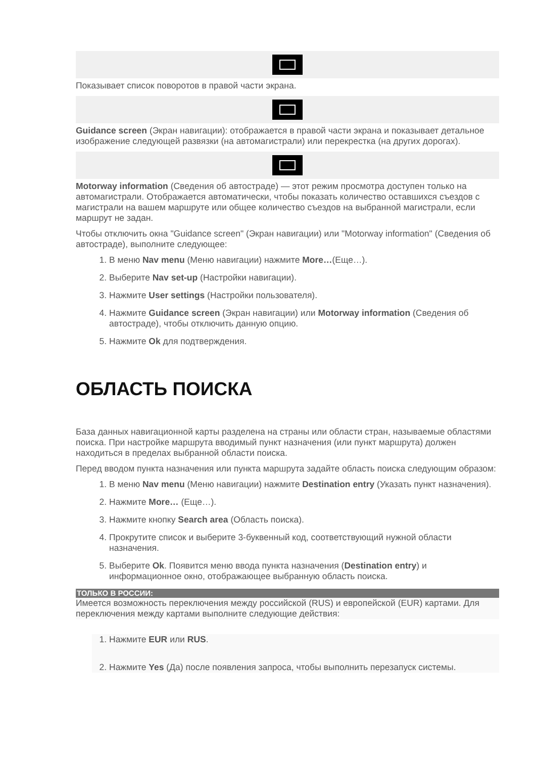Показывает список поворотов в правой части экрана.
Guidance screen (Экран навигации): отображается в правой части экрана и показывает детальное изображение следующей развязки (на автомагистрали) или перекрестка (на других дорогах).
Motorway information (Сведения об автостраде) — этот режим просмотра доступен только на автомагистрали. Отображается автоматически, чтобы показать количество оставшихся съездов с магистрали на вашем маршруте или общее количество съездов на выбранной магистрали, если маршрут не задан.
Чтобы отключить окна "Guidance screen" (Экран навигации) или "Motorway information" (Сведения об автостраде), выполните следующее:
1. В меню Nav menu (Меню навигации) нажмите More…(Еще…).
2. Выберите Nav set-up (Настройки навигации).
3. Нажмите User settings (Настройки пользователя).
4. Нажмите Guidance screen (Экран навигации) или Motorway information (Сведения об автостраде), чтобы отключить данную опцию.
5. Нажмите Ok для подтверждения.
ОБЛАСТЬ ПОИСКА
База данных навигационной карты разделена на страны или области стран, называемые областями поиска. При настройке маршрута вводимый пункт назначения (или пункт маршрута) должен находиться в пределах выбранной области поиска.
Перед вводом пункта назначения или пункта маршрута задайте область поиска следующим образом:
1. В меню Nav menu (Меню навигации) нажмите Destination entry (Указать пункт назначения).
2. Нажмите More… (Еще…).
3. Нажмите кнопку Search area (Область поиска).
4. Прокрутите список и выберите 3-буквенный код, соответствующий нужной области назначения.
5. Выберите Ok. Появится меню ввода пункта назначения (Destination entry) и информационное окно, отображающее выбранную область поиска.
ТОЛЬКО В РОССИИ:
Имеется возможность переключения между российской (RUS) и европейской (EUR) картами. Для переключения между картами выполните следующие действия:
1. Нажмите EUR или RUS.
2. Нажмите Yes (Да) после появления запроса, чтобы выполнить перезапуск системы.